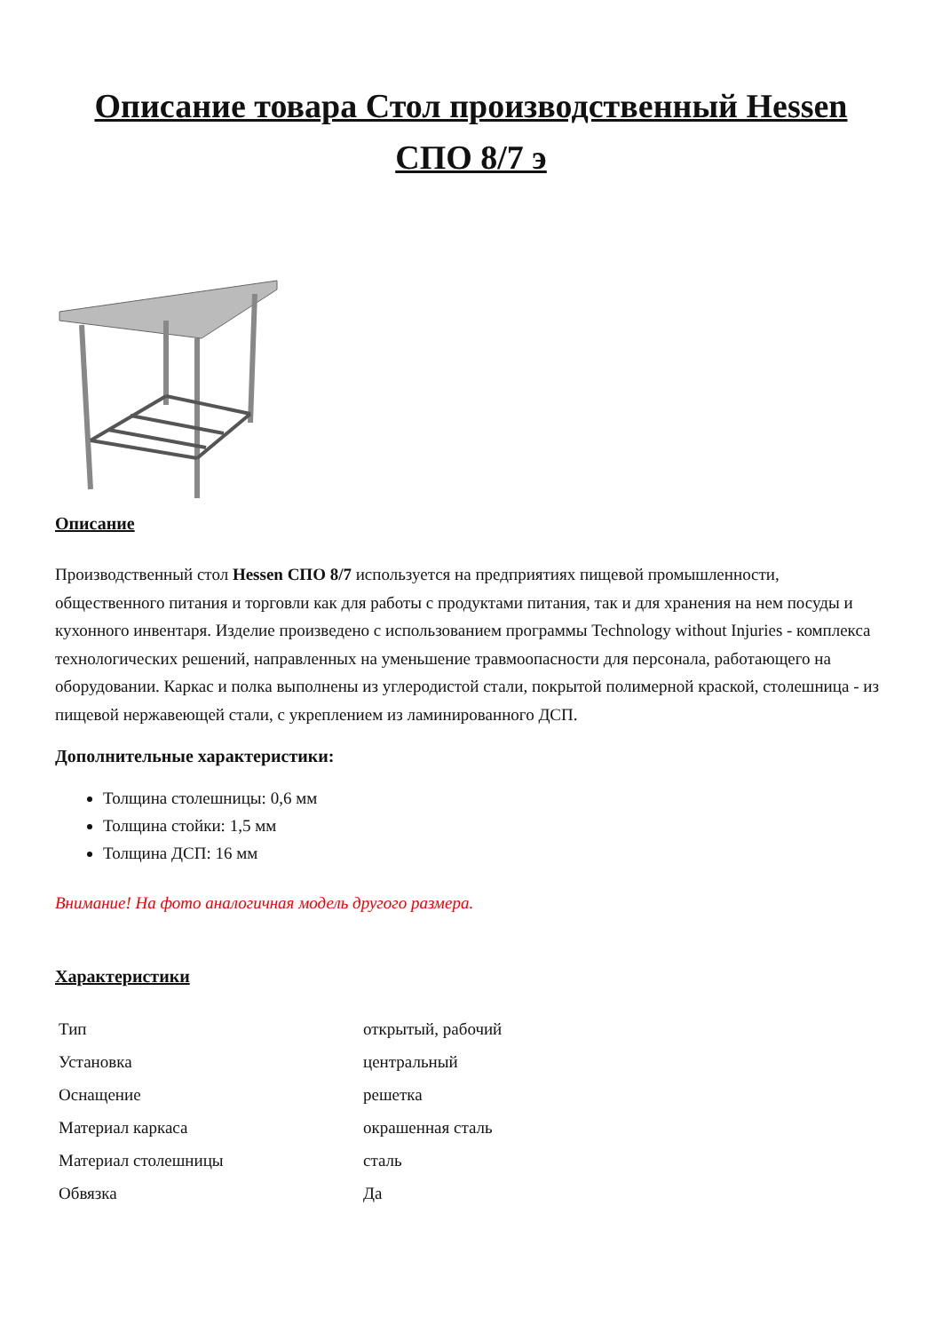Описание товара Стол производственный Hessen СПО 8/7 э
Описание
Производственный стол Hessen СПО 8/7 используется на предприятиях пищевой промышленности, общественного питания и торговли как для работы с продуктами питания, так и для хранения на нем посуды и кухонного инвентаря. Изделие произведено с использованием программы Technology without Injuries - комплекса технологических решений, направленных на уменьшение травмоопасности для персонала, работающего на оборудовании. Каркас и полка выполнены из углеродистой стали, покрытой полимерной краской, столешница - из пищевой нержавеющей стали, с укреплением из ламинированного ДСП.
Дополнительные характеристики:
Толщина столешницы: 0,6 мм
Толщина стойки: 1,5 мм
Толщина ДСП: 16 мм
Внимание! На фото аналогичная модель другого размера.
Характеристики
| Тип | открытый, рабочий |
| Установка | центральный |
| Оснащение | решетка |
| Материал каркаса | окрашенная сталь |
| Материал столешницы | сталь |
| Обвязка | Да |